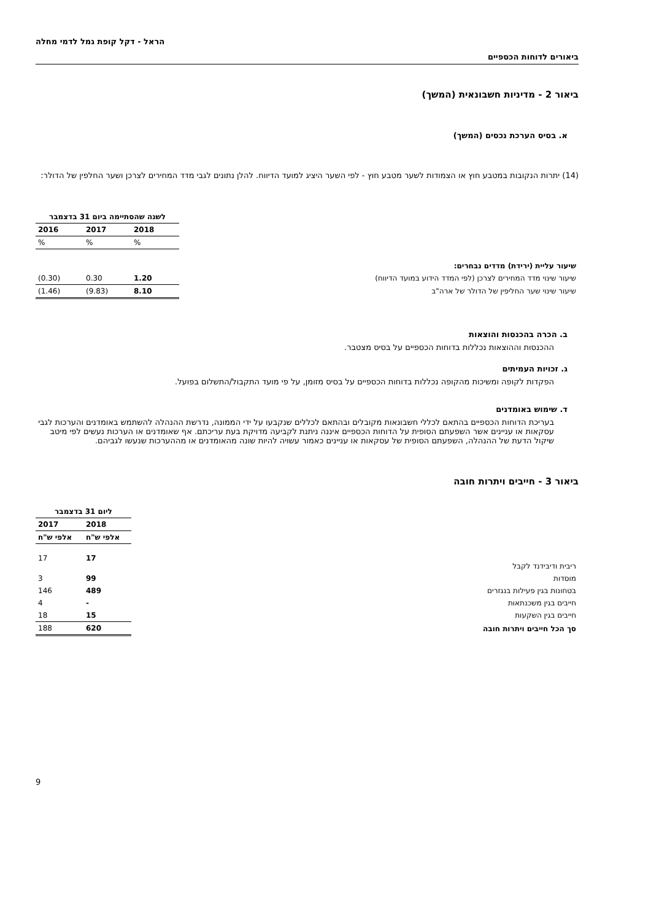ביאורים לדוחות הכספיים
הראל - דקל קופת גמל לדמי מחלה
ביאור 2 - מדיניות חשבונאית (המשך)
א. בסיס הערכת נכסים (המשך)
(14) יתרות הנקובות במטבע חוץ או הצמודות לשער מטבע חוץ - לפי השער היציג למועד הדיווח. להלן נתונים לגבי מדד המחירים לצרכן ושער החלפין של הדולר:
| | לשנה שהסתיימה ביום 31 בדצמבר | | |
| | 2018 | 2017 | 2016 |
| | % | % | % |
| שיעור עליית (ירידת) מדדים נבחרים: | | | |
| שיעור שינוי מדד המחירים לצרכן (לפי המדד הידוע במועד הדיווח) | 1.20 | 0.30 | (0.30) |
| שיעור שינוי שער החליפין של הדולר של ארה"ב | 8.10 | (9.83) | (1.46) |
ב. הכרה בהכנסות והוצאות
ההכנסות וההוצאות נכללות בדוחות הכספיים על בסיס מצטבר.
ג. זכויות העמיתים
הפקדות לקופה ומשיכות מהקופה נכללות בדוחות הכספיים על בסיס מזומן, על פי מועד התקבול/התשלום בפועל.
ד. שימוש באומדנים
בעריכת הדוחות הכספיים בהתאם לכללי חשבונאות מקובלים ובהתאם לכללים שנקבעו על ידי הממונה, נדרשת ההנהלה להשתמש באומדנים והערכות לגבי עסקאות או עניינים אשר השפעתם הסופית על הדוחות הכספיים איננה ניתנת לקביעה מדויקת בעת עריכתם. אף שאומדנים או הערכות נעשים לפי מיטב שיקול הדעת של ההנהלה, השפעתם הסופית של עסקאות או עניינים כאמור עשויה להיות שונה מהאומדנים או מההערכות שנעשו לגביהם.
ביאור 3 - חייבים ויתרות חובה
| | ליום 31 בדצמבר | |
| | 2018 | 2017 |
| | אלפי ש"ח | אלפי ש"ח |
| ריבית ודיבידנד לקבל | 17 | 17 |
| מוסדות | 99 | 3 |
| בטחונות בגין פעילות בנגזרים | 489 | 146 |
| חייבים בגין משכנתאות | - | 4 |
| חייבים בגין השקעות | 15 | 18 |
| סך הכל חייבים ויתרות חובה | 620 | 188 |
9